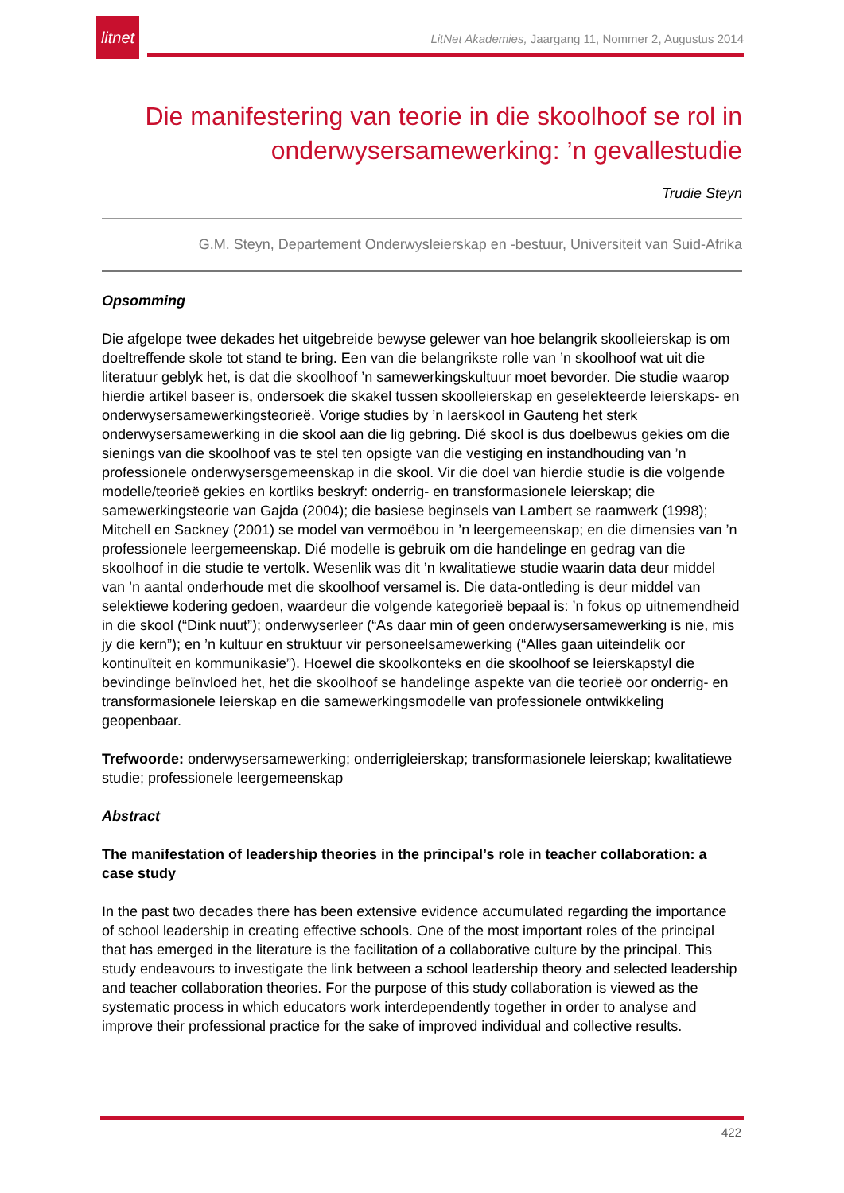litnet
LitNet Akademies, Jaargang 11, Nommer 2, Augustus 2014
Die manifestering van teorie in die skoolhoof se rol in onderwysersamewerking: ’n gevallestudie
Trudie Steyn
G.M. Steyn, Departement Onderwysleierskap en -bestuur, Universiteit van Suid-Afrika
Opsomming
Die afgelope twee dekades het uitgebreide bewyse gelewer van hoe belangrik skoolleierskap is om doeltreffende skole tot stand te bring. Een van die belangrikste rolle van ’n skoolhoof wat uit die literatuur geblyk het, is dat die skoolhoof ’n samewerkingskultuur moet bevorder. Die studie waarop hierdie artikel baseer is, ondersoek die skakel tussen skoolleierskap en geselekteerde leierskaps- en onderwysersamewerkingsteorieë. Vorige studies by ’n laerskool in Gauteng het sterk onderwysersamewerking in die skool aan die lig gebring. Dié skool is dus doelbewus gekies om die sienings van die skoolhoof vas te stel ten opsigte van die vestiging en instandhouding van ’n professionele onderwysersgemeenskap in die skool. Vir die doel van hierdie studie is die volgende modelle/teorieë gekies en kortliks beskryf: onderrig- en transformasionele leierskap; die samewerkingsteorie van Gajda (2004); die basiese beginsels van Lambert se raamwerk (1998); Mitchell en Sackney (2001) se model van vermoëbou in ’n leergemeenskap; en die dimensies van ’n professionele leergemeenskap. Dié modelle is gebruik om die handelinge en gedrag van die skoolhoof in die studie te vertolk. Wesenlik was dit ’n kwalitatiewe studie waarin data deur middel van ’n aantal onderhoude met die skoolhoof versamel is. Die data-ontleding is deur middel van selektiewe kodering gedoen, waardeur die volgende kategorieë bepaal is: ’n fokus op uitnemendheid in die skool (“Dink nuut”); onderwyserleer (“As daar min of geen onderwysersamewerking is nie, mis jy die kern”); en ’n kultuur en struktuur vir personeelsamewerking (“Alles gaan uiteindelik oor kontinuïteit en kommunikasie”). Hoewel die skoolkonteks en die skoolhoof se leierskapstyl die bevindinge beïnvloed het, het die skoolhoof se handelinge aspekte van die teorieë oor onderrig- en transformasionele leierskap en die samewerkingsmodelle van professionele ontwikkeling geopenbaar.
Trefwoorde: onderwysersamewerking; onderrigleierskap; transformasionele leierskap; kwalitatiewe studie; professionele leergemeenskap
Abstract
The manifestation of leadership theories in the principal’s role in teacher collaboration: a case study
In the past two decades there has been extensive evidence accumulated regarding the importance of school leadership in creating effective schools. One of the most important roles of the principal that has emerged in the literature is the facilitation of a collaborative culture by the principal. This study endeavours to investigate the link between a school leadership theory and selected leadership and teacher collaboration theories. For the purpose of this study collaboration is viewed as the systematic process in which educators work interdependently together in order to analyse and improve their professional practice for the sake of improved individual and collective results.
422